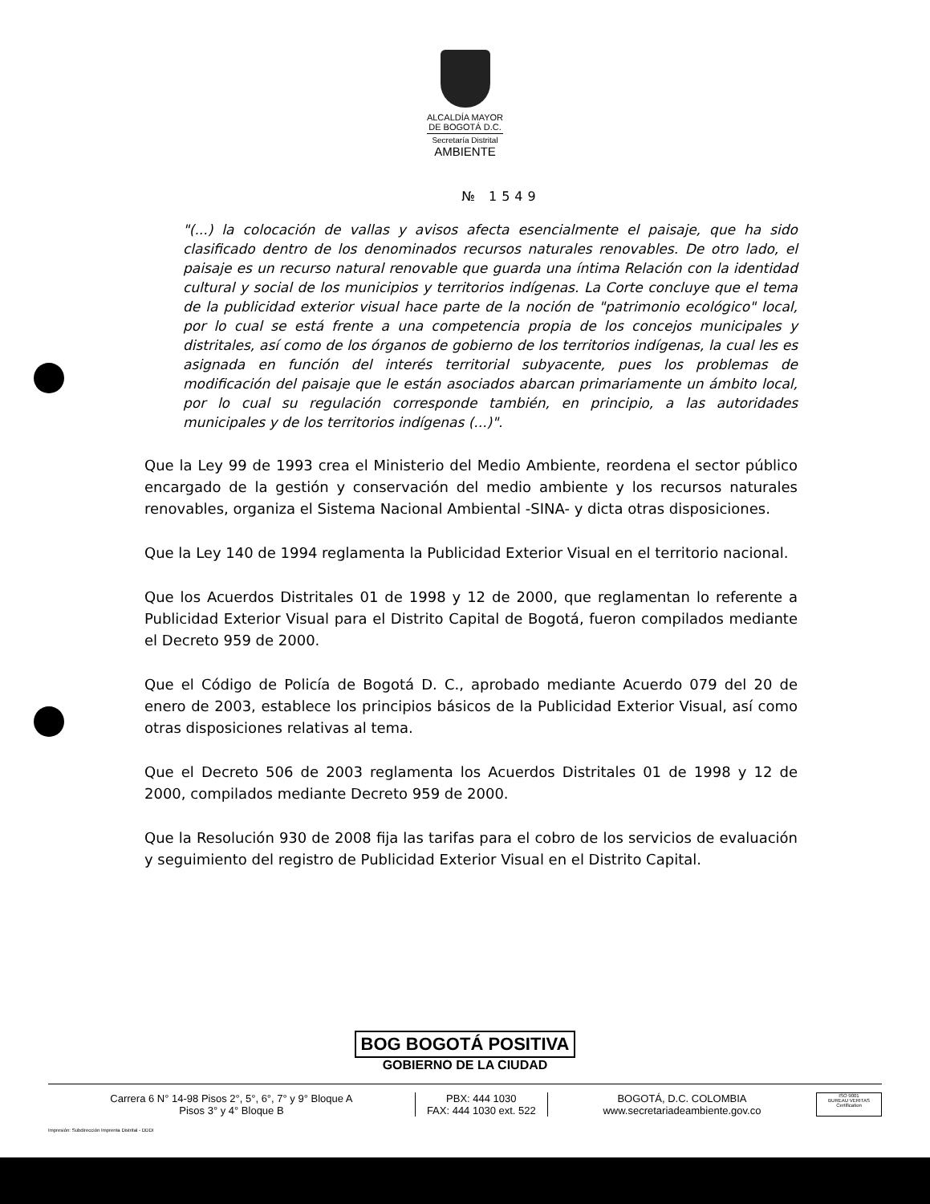ALCALDÍA MAYOR
DE BOGOTÁ D.C.
Secretaría Distrital
AMBIENTE
№ 1549
"(...) la colocación de vallas y avisos afecta esencialmente el paisaje, que ha sido clasificado dentro de los denominados recursos naturales renovables. De otro lado, el paisaje es un recurso natural renovable que guarda una íntima Relación con la identidad cultural y social de los municipios y territorios indígenas. La Corte concluye que el tema de la publicidad exterior visual hace parte de la noción de "patrimonio ecológico" local, por lo cual se está frente a una competencia propia de los concejos municipales y distritales, así como de los órganos de gobierno de los territorios indígenas, la cual les es asignada en función del interés territorial subyacente, pues los problemas de modificación del paisaje que le están asociados abarcan primariamente un ámbito local, por lo cual su regulación corresponde también, en principio, a las autoridades municipales y de los territorios indígenas (...)".
Que la Ley 99 de 1993 crea el Ministerio del Medio Ambiente, reordena el sector público encargado de la gestión y conservación del medio ambiente y los recursos naturales renovables, organiza el Sistema Nacional Ambiental -SINA- y dicta otras disposiciones.
Que la Ley 140 de 1994 reglamenta la Publicidad Exterior Visual en el territorio nacional.
Que los Acuerdos Distritales 01 de 1998 y 12 de 2000, que reglamentan lo referente a Publicidad Exterior Visual para el Distrito Capital de Bogotá, fueron compilados mediante el Decreto 959 de 2000.
Que el Código de Policía de Bogotá D. C., aprobado mediante Acuerdo 079 del 20 de enero de 2003, establece los principios básicos de la Publicidad Exterior Visual, así como otras disposiciones relativas al tema.
Que el Decreto 506 de 2003 reglamenta los Acuerdos Distritales 01 de 1998 y 12 de 2000, compilados mediante Decreto 959 de 2000.
Que la Resolución 930 de 2008 fija las tarifas para el cobro de los servicios de evaluación y seguimiento del registro de Publicidad Exterior Visual en el Distrito Capital.
BOG BOGOTÁ POSITIVA
GOBIERNO DE LA CIUDAD
Carrera 6 N° 14-98 Pisos 2°, 5°, 6°, 7° y 9° Bloque A
Pisos 3° y 4° Bloque B
PBX: 444 1030
FAX: 444 1030 ext. 522
BOGOTÁ, D.C. COLOMBIA
www.secretariadeambiente.gov.co
ISO 9001
BUREAU VERITAS
Certification
Impresión: Subdirección Imprenta Distrital - DDDI